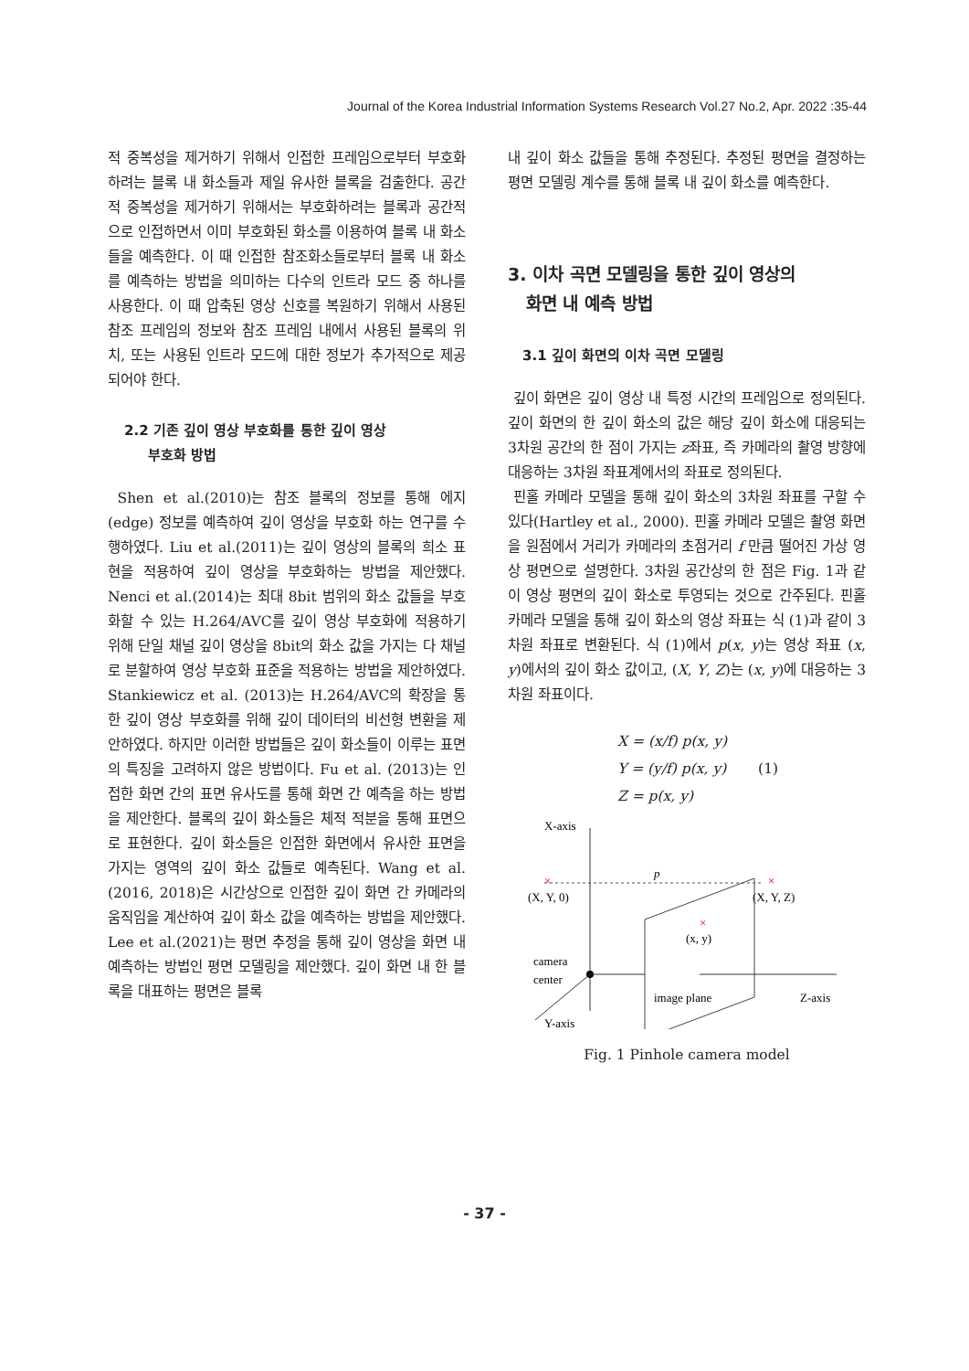Journal of the Korea Industrial Information Systems Research Vol.27 No.2, Apr. 2022 :35-44
적 중복성을 제거하기 위해서 인접한 프레임으로부터 부호화하려는 블록 내 화소들과 제일 유사한 블록을 검출한다. 공간적 중복성을 제거하기 위해서는 부호화하려는 블록과 공간적으로 인접하면서 이미 부호화된 화소를 이용하여 블록 내 화소들을 예측한다. 이 때 인접한 참조화소들로부터 블록 내 화소를 예측하는 방법을 의미하는 다수의 인트라 모드 중 하나를 사용한다. 이 때 압축된 영상 신호를 복원하기 위해서 사용된 참조 프레임의 정보와 참조 프레임 내에서 사용된 블록의 위치, 또는 사용된 인트라 모드에 대한 정보가 추가적으로 제공되어야 한다.
2.2 기존 깊이 영상 부호화를 통한 깊이 영상
부호화 방법
Shen et al.(2010)는 참조 블록의 정보를 통해 에지(edge) 정보를 예측하여 깊이 영상을 부호화 하는 연구를 수행하였다. Liu et al.(2011)는 깊이 영상의 블록의 희소 표현을 적용하여 깊이 영상을 부호화하는 방법을 제안했다. Nenci et al.(2014)는 최대 8bit 범위의 화소 값들을 부호화할 수 있는 H.264/AVC를 깊이 영상 부호화에 적용하기 위해 단일 채널 깊이 영상을 8bit의 화소 값을 가지는 다 채널로 분할하여 영상 부호화 표준을 적용하는 방법을 제안하였다. Stankiewicz et al. (2013)는 H.264/AVC의 확장을 통한 깊이 영상 부호화를 위해 깊이 데이터의 비선형 변환을 제안하였다. 하지만 이러한 방법들은 깊이 화소들이 이루는 표면의 특징을 고려하지 않은 방법이다. Fu et al. (2013)는 인접한 화면 간의 표면 유사도를 통해 화면 간 예측을 하는 방법을 제안한다. 블록의 깊이 화소들은 체적 적분을 통해 표면으로 표현한다. 깊이 화소들은 인접한 화면에서 유사한 표면을 가지는 영역의 깊이 화소 값들로 예측된다. Wang et al. (2016, 2018)은 시간상으로 인접한 깊이 화면 간 카메라의 움직임을 계산하여 깊이 화소 값을 예측하는 방법을 제안했다. Lee et al.(2021)는 평면 추정을 통해 깊이 영상을 화면 내 예측하는 방법인 평면 모델링을 제안했다. 깊이 화면 내 한 블록을 대표하는 평면은 블록
내 깊이 화소 값들을 통해 추정된다. 추정된 평면을 결정하는 평면 모델링 계수를 통해 블록 내 깊이 화소를 예측한다.
3. 이차 곡면 모델링을 통한 깊이 영상의
화면 내 예측 방법
3.1 깊이 화면의 이차 곡면 모델링
깊이 화면은 깊이 영상 내 특정 시간의 프레임으로 정의된다. 깊이 화면의 한 깊이 화소의 값은 해당 깊이 화소에 대응되는 3차원 공간의 한 점이 가지는 z좌표, 즉 카메라의 촬영 방향에 대응하는 3차원 좌표계에서의 좌표로 정의된다.
핀홀 카메라 모델을 통해 깊이 화소의 3차원 좌표를 구할 수 있다(Hartley et al., 2000). 핀홀 카메라 모델은 촬영 화면을 원점에서 거리가 카메라의 초점거리 f 만큼 떨어진 가상 영상 평면으로 설명한다. 3차원 공간상의 한 점은 Fig. 1과 같이 영상 평면의 깊이 화소로 투영되는 것으로 간주된다. 핀홀 카메라 모델을 통해 깊이 화소의 영상 좌표는 식 (1)과 같이 3차원 좌표로 변환된다. 식 (1)에서 p(x, y)는 영상 좌표 (x, y)에서의 깊이 화소 값이고, (X, Y, Z)는 (x, y)에 대응하는 3차원 좌표이다.
X = (x/f) p(x, y)
Y = (y/f) p(x, y) (1)
Z = p(x, y)
X-axis
p
×
×
(X, Y, 0)
(X, Y, Z)
×
(x, y)
camera
center
image plane
Z-axis
Y-axis
Fig. 1 Pinhole camera model
- 37 -